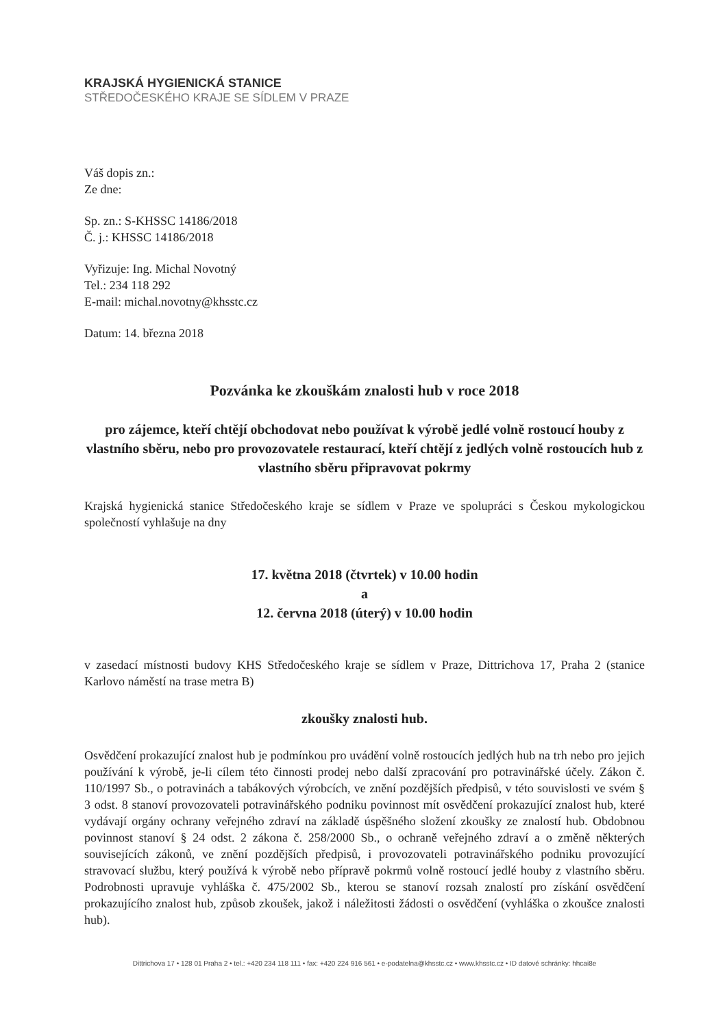KRAJSKÁ HYGIENICKÁ STANICE
STŘEDOČESKÉHO KRAJE SE SÍDLEM V PRAZE
Váš dopis zn.:
Ze dne:
Sp. zn.: S-KHSSC 14186/2018
Č. j.: KHSSC 14186/2018
Vyřizuje: Ing. Michal Novotný
Tel.: 234 118 292
E-mail: michal.novotny@khsstc.cz
Datum: 14. března 2018
Pozvánka ke zkouškám znalosti hub v roce 2018
pro zájemce, kteří chtějí obchodovat nebo používat k výrobě jedlé volně rostoucí houby z vlastního sběru, nebo pro provozovatele restaurací, kteří chtějí z jedlých volně rostoucích hub z vlastního sběru připravovat pokrmy
Krajská hygienická stanice Středočeského kraje se sídlem v Praze ve spolupráci s Českou mykologickou společností vyhlašuje na dny
17. května 2018 (čtvrtek) v 10.00 hodin
a
12. června 2018 (úterý) v 10.00 hodin
v zasedací místnosti budovy KHS Středočeského kraje se sídlem v Praze, Dittrichova 17, Praha 2 (stanice Karlovo náměstí na trase metra B)
zkoušky znalosti hub.
Osvědčení prokazující znalost hub je podmínkou pro uvádění volně rostoucích jedlých hub na trh nebo pro jejich používání k výrobě, je-li cílem této činnosti prodej nebo další zpracování pro potravinářské účely. Zákon č. 110/1997 Sb., o potravinách a tabákových výrobcích, ve znění pozdějších předpisů, v této souvislosti ve svém § 3 odst. 8 stanoví provozovateli potravinářského podniku povinnost mít osvědčení prokazující znalost hub, které vydávají orgány ochrany veřejného zdraví na základě úspěšného složení zkoušky ze znalostí hub. Obdobnou povinnost stanoví § 24 odst. 2 zákona č. 258/2000 Sb., o ochraně veřejného zdraví a o změně některých souvisejících zákonů, ve znění pozdějších předpisů, i provozovateli potravinářského podniku provozující stravovací službu, který používá k výrobě nebo přípravě pokrmů volně rostoucí jedlé houby z vlastního sběru. Podrobnosti upravuje vyhláška č. 475/2002 Sb., kterou se stanoví rozsah znalostí pro získání osvědčení prokazujícího znalost hub, způsob zkoušek, jakož i náležitosti žádosti o osvědčení (vyhláška o zkoušce znalosti hub).
Dittrichova 17 • 128 01 Praha 2 • tel.: +420 234 118 111 • fax: +420 224 916 561 • e-podatelna@khsstc.cz • www.khsstc.cz • ID datové schránky: hhcai8e